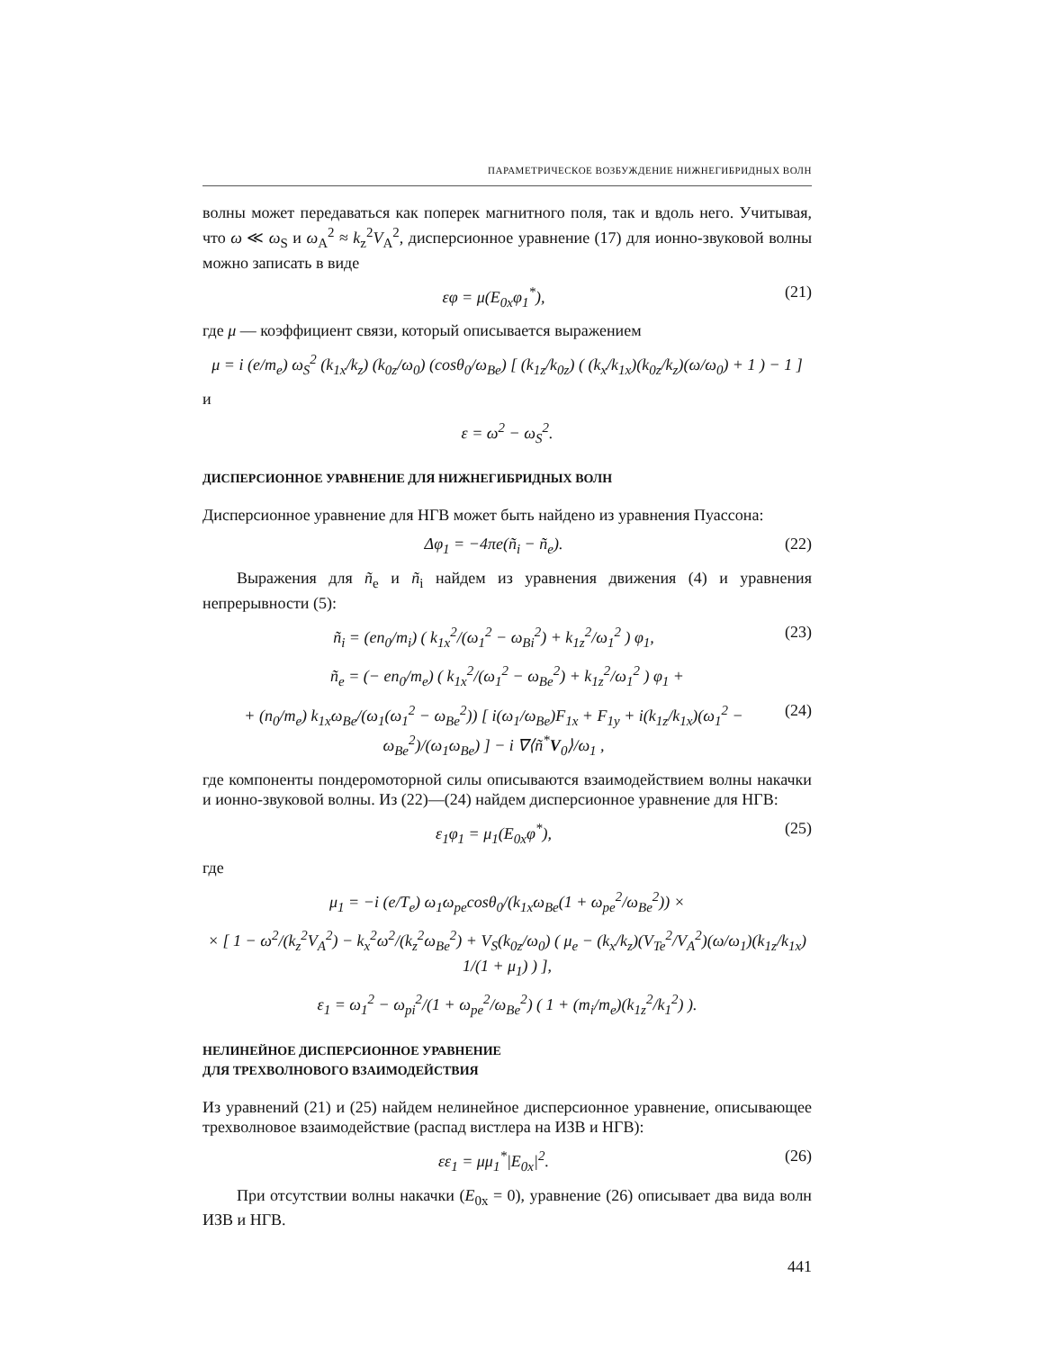ПАРАМЕТРИЧЕСКОЕ ВОЗБУЖДЕНИЕ НИЖНЕГИБРИДНЫХ ВОЛН
волны может передаваться как поперек магнитного поля, так и вдоль него. Учитывая, что ω ≪ ω<sub>S</sub> и ω<sub>A</sub><sup>2</sup> ≈ k<sub>z</sub><sup>2</sup>V<sub>A</sub><sup>2</sup>, дисперсионное уравнение (17) для ионно-звуковой волны можно записать в виде
εφ = μ(E<sub>0x</sub>φ<sub>1</sub><sup>*</sup>), (21)
где μ — коэффициент связи, который описывается выражением
μ = i (e/m<sub>e</sub>) ω<sub>S</sub><sup>2</sup> (k<sub>1x</sub>/k<sub>z</sub>) (k<sub>0z</sub>/ω<sub>0</sub>) (cosθ<sub>0</sub>/ω<sub>Be</sub>) [ (k<sub>1z</sub>/k<sub>0z</sub>) ( (k<sub>x</sub>/k<sub>1x</sub>)(k<sub>0z</sub>/k<sub>z</sub>)(ω/ω<sub>0</sub>) + 1 ) − 1 ]
и
ε = ω<sup>2</sup> − ω<sub>S</sub><sup>2</sup>.
ДИСПЕРСИОННОЕ УРАВНЕНИЕ ДЛЯ НИЖНЕГИБРИДНЫХ ВОЛН
Дисперсионное уравнение для НГВ может быть найдено из уравнения Пуассона:
Δφ<sub>1</sub> = −4πe(ñ<sub>i</sub> − ñ<sub>e</sub>). (22)
Выражения для ñ<sub>e</sub> и ñ<sub>i</sub> найдем из уравнения движения (4) и уравнения непрерывности (5):
ñ<sub>i</sub> = (en<sub>0</sub>/m<sub>i</sub>) ( k<sub>1x</sub><sup>2</sup>/(ω<sub>1</sub><sup>2</sup> − ω<sub>Bi</sub><sup>2</sup>) + k<sub>1z</sub><sup>2</sup>/ω<sub>1</sub><sup>2</sup> ) φ<sub>1</sub>, (23)
ñ<sub>e</sub> = (− en<sub>0</sub>/m<sub>e</sub>) ( k<sub>1x</sub><sup>2</sup>/(ω<sub>1</sub><sup>2</sup> − ω<sub>Be</sub><sup>2</sup>) + k<sub>1z</sub><sup>2</sup>/ω<sub>1</sub><sup>2</sup> ) φ<sub>1</sub> +
+ (n<sub>0</sub>/m<sub>e</sub>) k<sub>1x</sub>ω<sub>Be</sub>/(ω<sub>1</sub>(ω<sub>1</sub><sup>2</sup> − ω<sub>Be</sub><sup>2</sup>)) [ i(ω<sub>1</sub>/ω<sub>Be</sub>)F<sub>1x</sub> + F<sub>1y</sub> + i(k<sub>1z</sub>/k<sub>1x</sub>)(ω<sub>1</sub><sup>2</sup> − ω<sub>Be</sub><sup>2</sup>)/(ω<sub>1</sub>ω<sub>Be</sub>) ] − i ∇⟨ñ<sup>*</sup>V<sub>0</sub>⟩/ω<sub>1</sub> , (24)
где компоненты пондеромоторной силы описываются взаимодействием волны накачки и ионно-звуковой волны. Из (22)—(24) найдем дисперсионное уравнение для НГВ:
ε<sub>1</sub>φ<sub>1</sub> = μ<sub>1</sub>(E<sub>0x</sub>φ<sup>*</sup>), (25)
где
μ<sub>1</sub> = −i (e/T<sub>e</sub>) ω<sub>1</sub>ω<sub>pe</sub>cosθ<sub>0</sub>/(k<sub>1x</sub>ω<sub>Be</sub>(1 + ω<sub>pe</sub><sup>2</sup>/ω<sub>Be</sub><sup>2</sup>)) ×
× [ 1 − ω<sup>2</sup>/(k<sub>z</sub><sup>2</sup>V<sub>A</sub><sup>2</sup>) − k<sub>x</sub><sup>2</sup>ω<sup>2</sup>/(k<sub>z</sub><sup>2</sup>ω<sub>Be</sub><sup>2</sup>) + V<sub>S</sub>(k<sub>0z</sub>/ω<sub>0</sub>) ( μ<sub>e</sub> − (k<sub>x</sub>/k<sub>z</sub>)(V<sub>Te</sub><sup>2</sup>/V<sub>A</sub><sup>2</sup>)(ω/ω<sub>1</sub>)(k<sub>1z</sub>/k<sub>1x</sub>) 1/(1 + μ<sub>1</sub>) ) ],
ε<sub>1</sub> = ω<sub>1</sub><sup>2</sup> − ω<sub>pi</sub><sup>2</sup>/(1 + ω<sub>pe</sub><sup>2</sup>/ω<sub>Be</sub><sup>2</sup>) ( 1 + (m<sub>i</sub>/m<sub>e</sub>)(k<sub>1z</sub><sup>2</sup>/k<sub>1</sub><sup>2</sup>) ).
НЕЛИНЕЙНОЕ ДИСПЕРСИОННОЕ УРАВНЕНИЕ
ДЛЯ ТРЕХВОЛНОВОГО ВЗАИМОДЕЙСТВИЯ
Из уравнений (21) и (25) найдем нелинейное дисперсионное уравнение, описывающее трехволновое взаимодействие (распад вистлера на ИЗВ и НГВ):
εε<sub>1</sub> = μμ<sub>1</sub><sup>*</sup>|E<sub>0x</sub>|<sup>2</sup>. (26)
При отсутствии волны накачки (E<sub>0x</sub> = 0), уравнение (26) описывает два вида волн ИЗВ и НГВ.
441